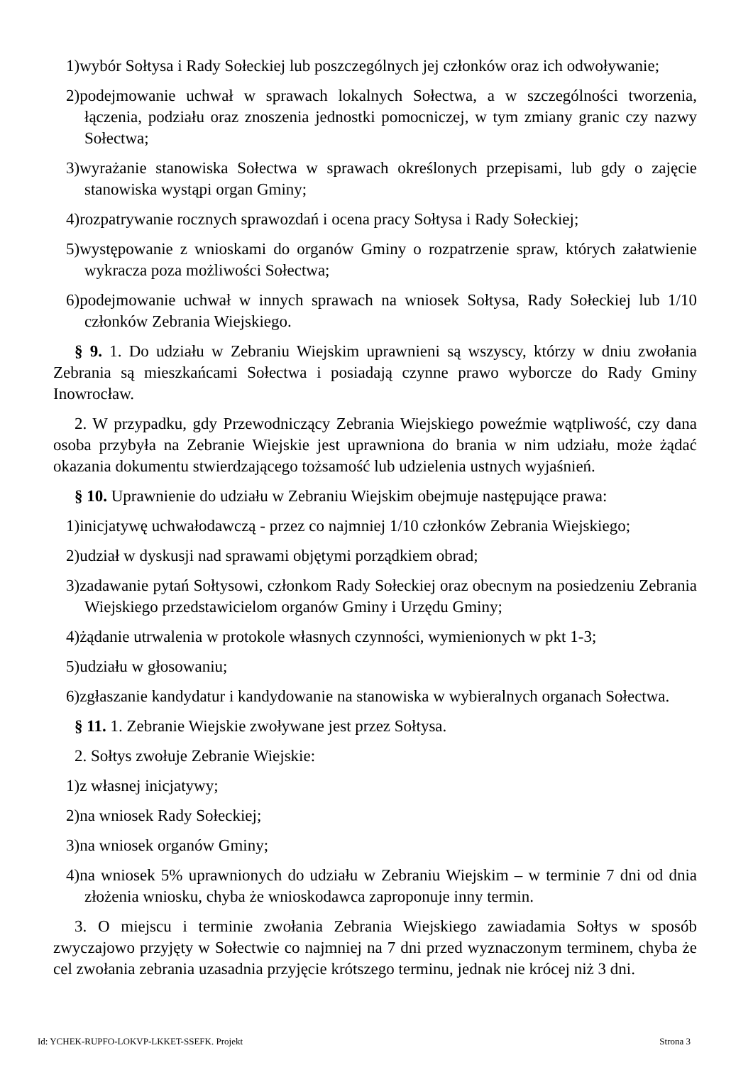1)wybór Sołtysa i Rady Sołeckiej lub poszczególnych jej członków oraz ich odwoływanie;
2)podejmowanie uchwał w sprawach lokalnych Sołectwa, a w szczególności tworzenia, łączenia, podziału oraz znoszenia jednostki pomocniczej, w tym zmiany granic czy nazwy Sołectwa;
3)wyrażanie stanowiska Sołectwa w sprawach określonych przepisami, lub gdy o zajęcie stanowiska wystąpi organ Gminy;
4)rozpatrywanie rocznych sprawozdań i ocena pracy Sołtysa i Rady Sołeckiej;
5)występowanie z wnioskami do organów Gminy o rozpatrzenie spraw, których załatwienie wykracza poza możliwości Sołectwa;
6)podejmowanie uchwał w innych sprawach na wniosek Sołtysa, Rady Sołeckiej lub 1/10 członków Zebrania Wiejskiego.
§ 9. 1. Do udziału w Zebraniu Wiejskim uprawnieni są wszyscy, którzy w dniu zwołania Zebrania są mieszkańcami Sołectwa i posiadają czynne prawo wyborcze do Rady Gminy Inowrocław.
2. W przypadku, gdy Przewodniczący Zebrania Wiejskiego poweźmie wątpliwość, czy dana osoba przybyła na Zebranie Wiejskie jest uprawniona do brania w nim udziału, może żądać okazania dokumentu stwierdzającego tożsamość lub udzielenia ustnych wyjaśnień.
§ 10. Uprawnienie do udziału w Zebraniu Wiejskim obejmuje następujące prawa:
1)inicjatywę uchwałodawczą - przez co najmniej 1/10 członków Zebrania Wiejskiego;
2)udział w dyskusji nad sprawami objętymi porządkiem obrad;
3)zadawanie pytań Sołtysowi, członkom Rady Sołeckiej oraz obecnym na posiedzeniu Zebrania Wiejskiego przedstawicielom organów Gminy i Urzędu Gminy;
4)żądanie utrwalenia w protokole własnych czynności, wymienionych w pkt 1-3;
5)udziału w głosowaniu;
6)zgłaszanie kandydatur i kandydowanie na stanowiska w wybieralnych organach Sołectwa.
§ 11. 1. Zebranie Wiejskie zwoływane jest przez Sołtysa.
2. Sołtys zwołuje Zebranie Wiejskie:
1)z własnej inicjatywy;
2)na wniosek Rady Sołeckiej;
3)na wniosek organów Gminy;
4)na wniosek 5% uprawnionych do udziału w Zebraniu Wiejskim – w terminie 7 dni od dnia złożenia wniosku, chyba że wnioskodawca zaproponuje inny termin.
3. O miejscu i terminie zwołania Zebrania Wiejskiego zawiadamia Sołtys w sposób zwyczajowo przyjęty w Sołectwie co najmniej na 7 dni przed wyznaczonym terminem, chyba że cel zwołania zebrania uzasadnia przyjęcie krótszego terminu, jednak nie krócej niż 3 dni.
Id: YCHEK-RUPFO-LOKVP-LKKET-SSEFK. Projekt Strona 3